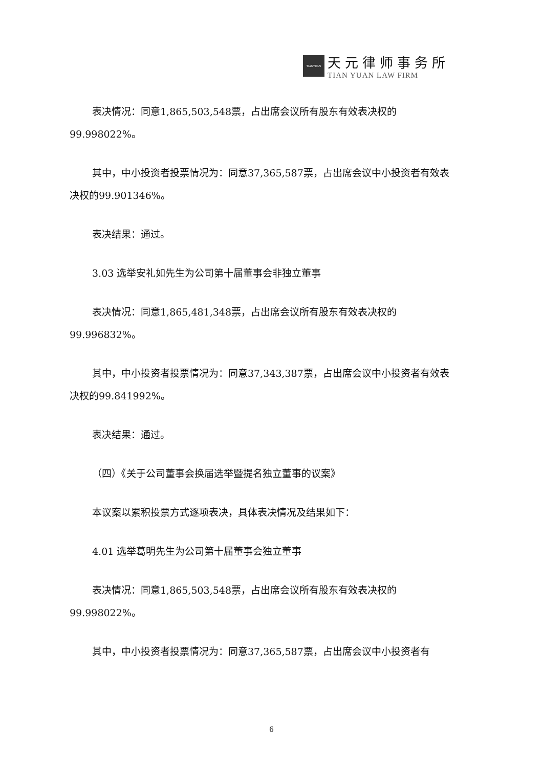TIANYUAN
天元律师事务所
TIAN YUAN LAW FIRM
表决情况：同意1,865,503,548票，占出席会议所有股东有效表决权的99.998022%。
其中，中小投资者投票情况为：同意37,365,587票，占出席会议中小投资者有效表决权的99.901346%。
表决结果：通过。
3.03 选举安礼如先生为公司第十届董事会非独立董事
表决情况：同意1,865,481,348票，占出席会议所有股东有效表决权的99.996832%。
其中，中小投资者投票情况为：同意37,343,387票，占出席会议中小投资者有效表决权的99.841992%。
表决结果：通过。
（四）《关于公司董事会换届选举暨提名独立董事的议案》
本议案以累积投票方式逐项表决，具体表决情况及结果如下：
4.01 选举葛明先生为公司第十届董事会独立董事
表决情况：同意1,865,503,548票，占出席会议所有股东有效表决权的99.998022%。
其中，中小投资者投票情况为：同意37,365,587票，占出席会议中小投资者有
6